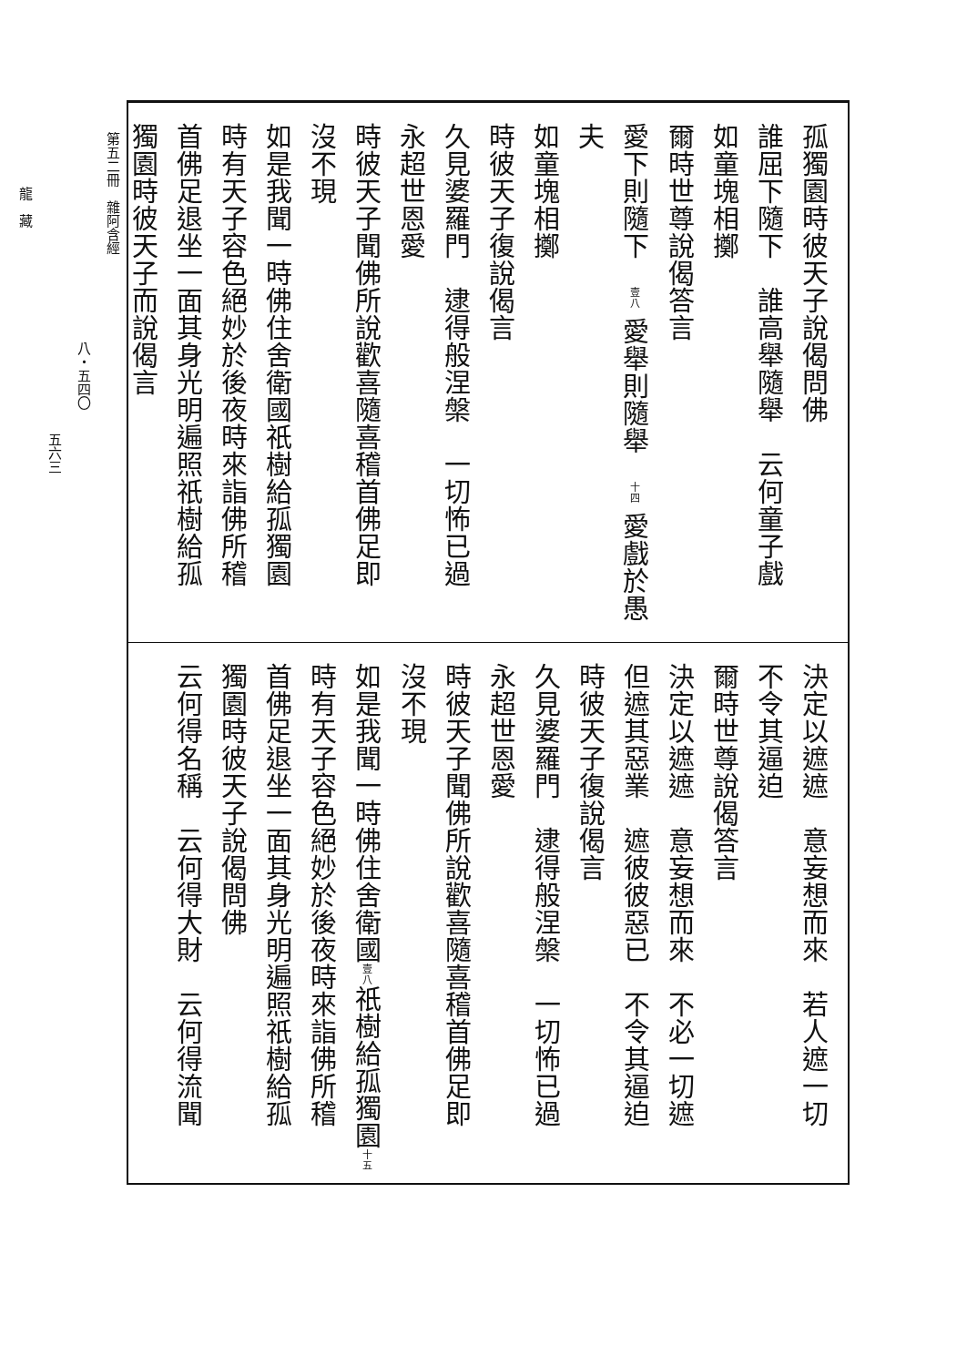孤獨園時彼天子說偈問佛
誰屈下隨下　誰高舉隨舉　云何童子戲
如童塊相擲
爾時世尊說偈答言
愛下則隨下　壹八 愛舉則隨舉　十四 愛戲於愚夫
如童塊相擲
時彼天子復說偈言
久見婆羅門　逮得般涅槃　一切怖已過
永超世恩愛
時彼天子聞佛所說歡喜隨喜稽首佛足即
沒不現
如是我聞一時佛住舍衛國祇樹給孤獨園
時有天子容色絕妙於後夜時來詣佛所稽
首佛足退坐一面其身光明遍照祇樹給孤
獨園時彼天子而說偈言
決定以遮遮　意妄想而來　若人遮一切
不令其逼迫
爾時世尊說偈答言
決定以遮遮　意妄想而來　不必一切遮
但遮其惡業　遮彼彼惡已　不令其逼迫
時彼天子復說偈言
久見婆羅門　逮得般涅槃　一切怖已過
永超世恩愛
時彼天子聞佛所說歡喜隨喜稽首佛足即
沒不現
如是我聞一時佛住舍衛國壹八祇樹給孤獨園十五
時有天子容色絕妙於後夜時來詣佛所稽
首佛足退坐一面其身光明遍照祇樹給孤
獨園時彼天子說偈問佛
云何得名稱　云何得大財　云何得流聞
第五二冊　雜阿含經
八・五四〇
五六三
龍　藏